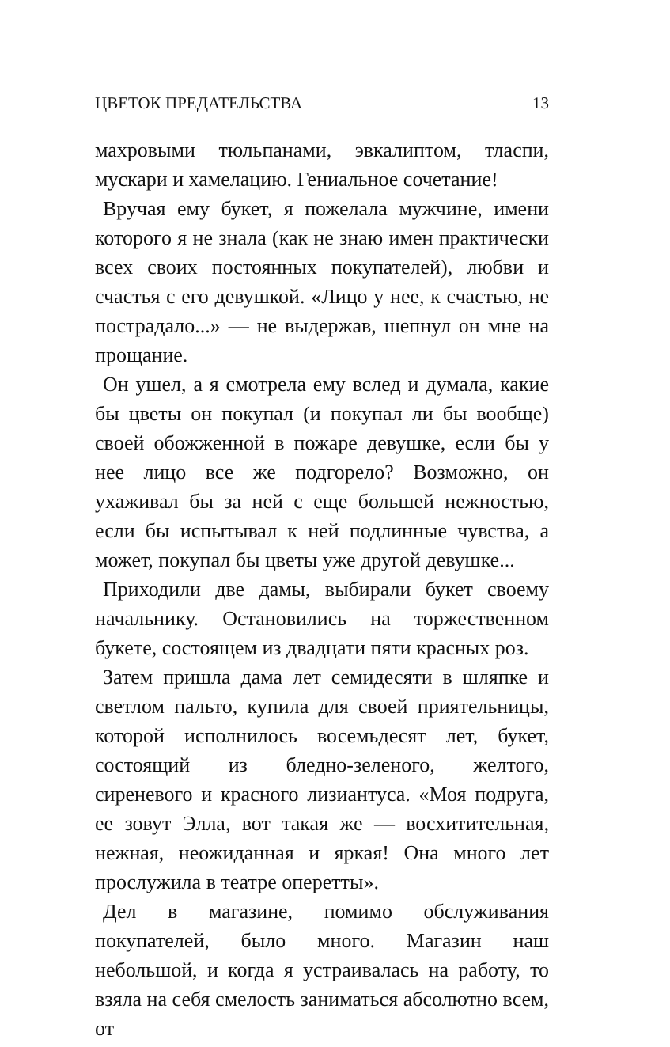ЦВЕТОК ПРЕДАТЕЛЬСТВА 13
махровыми тюльпанами, эвкалиптом, тласпи, мускари и хамелацию. Гениальное сочетание!
Вручая ему букет, я пожелала мужчине, имени которого я не знала (как не знаю имен практически всех своих постоянных покупателей), любви и счастья с его девушкой. «Лицо у нее, к счастью, не пострадало...» — не выдержав, шепнул он мне на прощание.
Он ушел, а я смотрела ему вслед и думала, какие бы цветы он покупал (и покупал ли бы вообще) своей обожженной в пожаре девушке, если бы у нее лицо все же подгорело? Возможно, он ухаживал бы за ней с еще большей нежностью, если бы испытывал к ней подлинные чувства, а может, покупал бы цветы уже другой девушке...
Приходили две дамы, выбирали букет своему начальнику. Остановились на торжественном букете, состоящем из двадцати пяти красных роз.
Затем пришла дама лет семидесяти в шляпке и светлом пальто, купила для своей приятельницы, которой исполнилось восемьдесят лет, букет, состоящий из бледно-зеленого, желтого, сиреневого и красного лизиантуса. «Моя подруга, ее зовут Элла, вот такая же — восхитительная, нежная, неожиданная и яркая! Она много лет прослужила в театре оперетты».
Дел в магазине, помимо обслуживания покупателей, было много. Магазин наш небольшой, и когда я устраивалась на работу, то взяла на себя смелость заниматься абсолютно всем, от